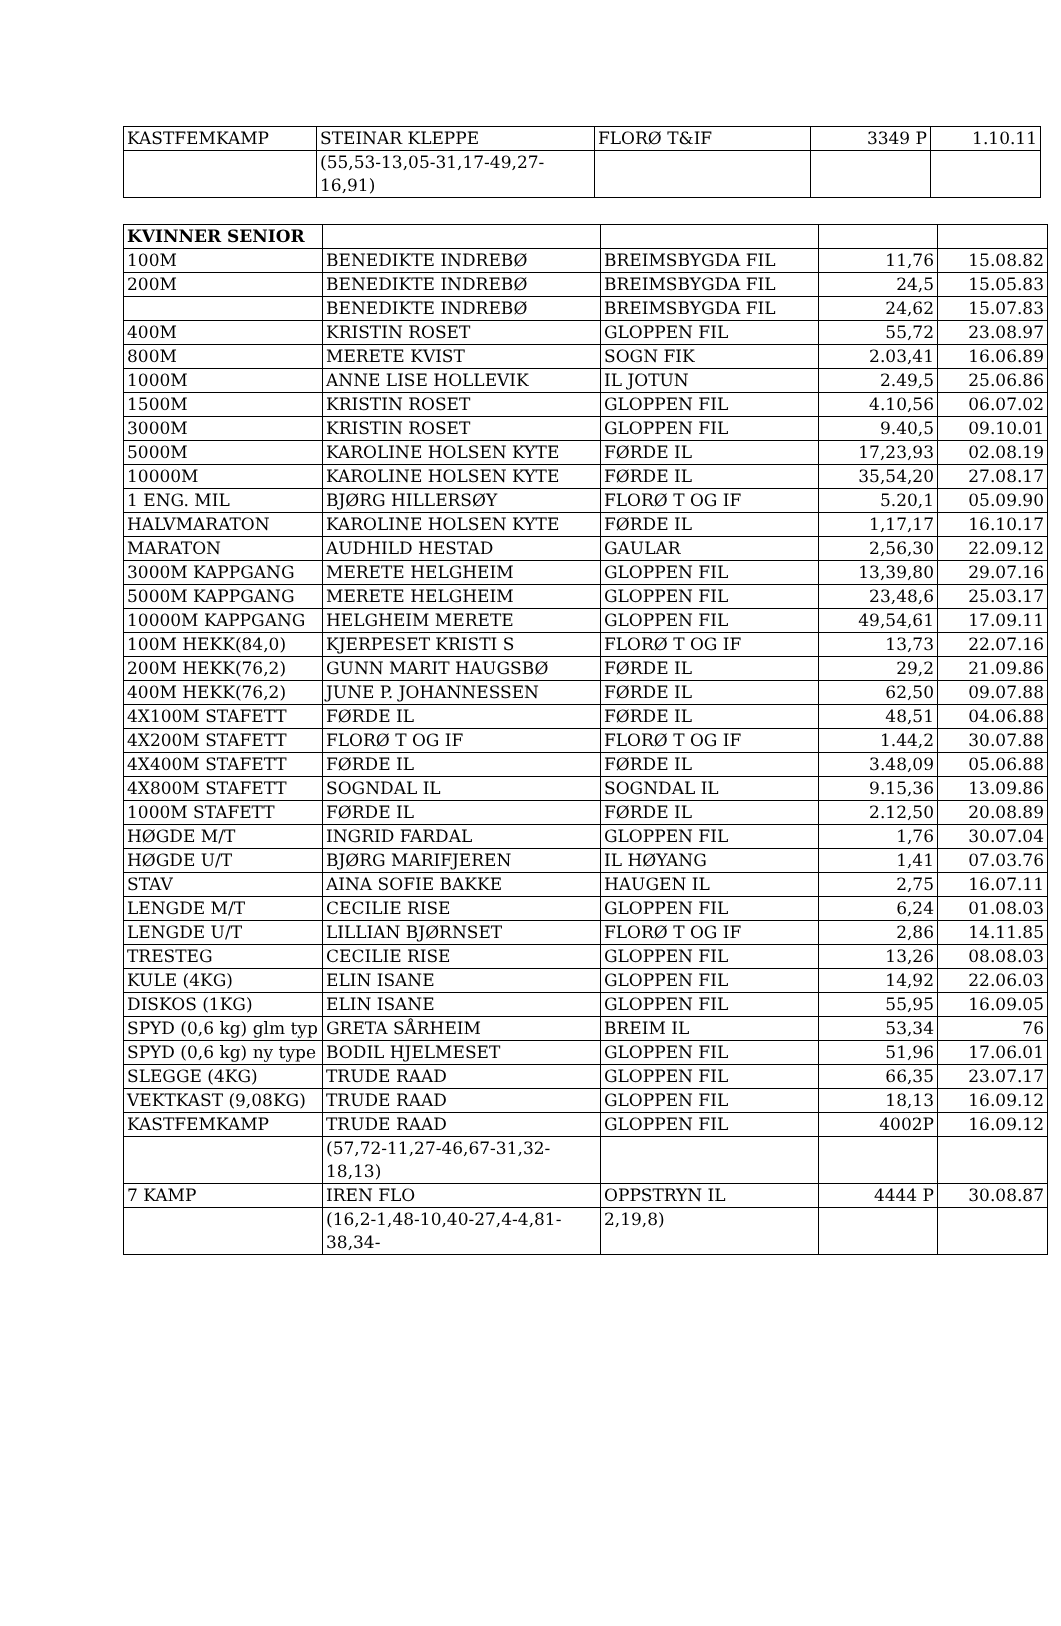| KASTFEMKAMP | STEINAR KLEPPE | FLORØ T&IF | 3349 P | 1.10.11 |
| | (55,53-13,05-31,17-49,27-16,91) | | | |
| KVINNER SENIOR | | | | |
| 100M | BENEDIKTE INDREBØ | BREIMSBYGDA FIL | 11,76 | 15.08.82 |
| 200M | BENEDIKTE INDREBØ | BREIMSBYGDA FIL | 24,5 | 15.05.83 |
| | BENEDIKTE INDREBØ | BREIMSBYGDA FIL | 24,62 | 15.07.83 |
| 400M | KRISTIN ROSET | GLOPPEN FIL | 55,72 | 23.08.97 |
| 800M | MERETE KVIST | SOGN FIK | 2.03,41 | 16.06.89 |
| 1000M | ANNE LISE HOLLEVIK | IL JOTUN | 2.49,5 | 25.06.86 |
| 1500M | KRISTIN ROSET | GLOPPEN FIL | 4.10,56 | 06.07.02 |
| 3000M | KRISTIN ROSET | GLOPPEN FIL | 9.40,5 | 09.10.01 |
| 5000M | KAROLINE HOLSEN KYTE | FØRDE IL | 17,23,93 | 02.08.19 |
| 10000M | KAROLINE HOLSEN KYTE | FØRDE IL | 35,54,20 | 27.08.17 |
| 1 ENG. MIL | BJØRG HILLERSØY | FLORØ T OG IF | 5.20,1 | 05.09.90 |
| HALVMARATON | KAROLINE HOLSEN KYTE | FØRDE IL | 1,17,17 | 16.10.17 |
| MARATON | AUDHILD HESTAD | GAULAR | 2,56,30 | 22.09.12 |
| 3000M KAPPGANG | MERETE HELGHEIM | GLOPPEN FIL | 13,39,80 | 29.07.16 |
| 5000M KAPPGANG | MERETE HELGHEIM | GLOPPEN FIL | 23,48,6 | 25.03.17 |
| 10000M KAPPGANG | HELGHEIM MERETE | GLOPPEN FIL | 49,54,61 | 17.09.11 |
| 100M HEKK(84,0) | KJERPESET KRISTI S | FLORØ T OG IF | 13,73 | 22.07.16 |
| 200M HEKK(76,2) | GUNN MARIT HAUGSBØ | FØRDE IL | 29,2 | 21.09.86 |
| 400M HEKK(76,2) | JUNE P. JOHANNESSEN | FØRDE IL | 62,50 | 09.07.88 |
| 4X100M STAFETT | FØRDE IL | FØRDE IL | 48,51 | 04.06.88 |
| 4X200M STAFETT | FLORØ T OG IF | FLORØ T OG IF | 1.44,2 | 30.07.88 |
| 4X400M STAFETT | FØRDE IL | FØRDE IL | 3.48,09 | 05.06.88 |
| 4X800M STAFETT | SOGNDAL IL | SOGNDAL IL | 9.15,36 | 13.09.86 |
| 1000M STAFETT | FØRDE IL | FØRDE IL | 2.12,50 | 20.08.89 |
| HØGDE M/T | INGRID FARDAL | GLOPPEN FIL | 1,76 | 30.07.04 |
| HØGDE U/T | BJØRG MARIFJEREN | IL HØYANG | 1,41 | 07.03.76 |
| STAV | AINA SOFIE BAKKE | HAUGEN IL | 2,75 | 16.07.11 |
| LENGDE M/T | CECILIE RISE | GLOPPEN FIL | 6,24 | 01.08.03 |
| LENGDE U/T | LILLIAN BJØRNSET | FLORØ T OG IF | 2,86 | 14.11.85 |
| TRESTEG | CECILIE RISE | GLOPPEN FIL | 13,26 | 08.08.03 |
| KULE (4KG) | ELIN ISANE | GLOPPEN FIL | 14,92 | 22.06.03 |
| DISKOS (1KG) | ELIN ISANE | GLOPPEN FIL | 55,95 | 16.09.05 |
| SPYD (0,6 kg) glm typ | GRETA SÅRHEIM | BREIM IL | 53,34 | 76 |
| SPYD (0,6 kg) ny type | BODIL HJELMESET | GLOPPEN FIL | 51,96 | 17.06.01 |
| SLEGGE (4KG) | TRUDE RAAD | GLOPPEN FIL | 66,35 | 23.07.17 |
| VEKTKAST (9,08KG) | TRUDE RAAD | GLOPPEN FIL | 18,13 | 16.09.12 |
| KASTFEMKAMP | TRUDE RAAD | GLOPPEN FIL | 4002P | 16.09.12 |
| | (57,72-11,27-46,67-31,32-18,13) | | | |
| 7 KAMP | IREN FLO | OPPSTRYN IL | 4444 P | 30.08.87 |
| | (16,2-1,48-10,40-27,4-4,81-38,34- | 2,19,8) | | |